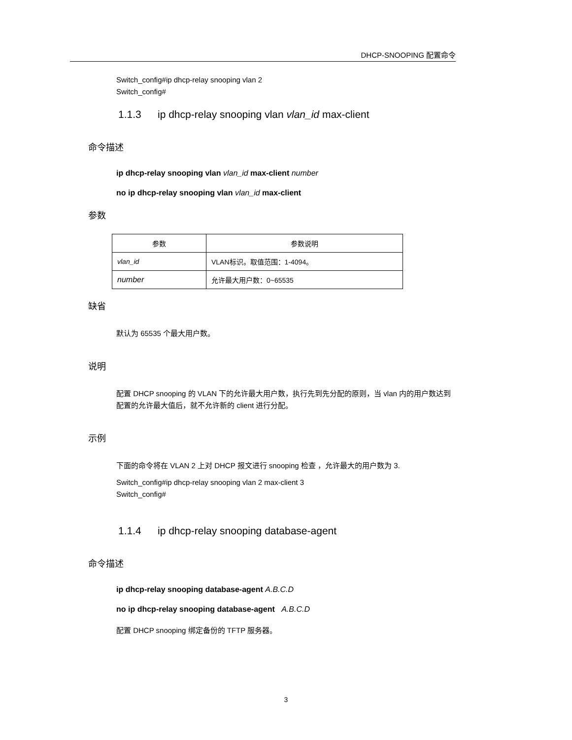DHCP-SNOOPING 配置命令
Switch_config#ip dhcp-relay snooping vlan 2
Switch_config#
1.1.3 ip dhcp-relay snooping vlan vlan_id max-client
命令描述
ip dhcp-relay snooping vlan vlan_id max-client number
no ip dhcp-relay snooping vlan vlan_id max-client
参数
| 参数 | 参数说明 |
| --- | --- |
| vlan_id | VLAN标识。取值范围：1-4094。 |
| number | 允许最大用户数：0~65535 |
缺省
默认为 65535 个最大用户数。
说明
配置 DHCP snooping 的 VLAN 下的允许最大用户数，执行先到先分配的原则，当 vlan 内的用户数达到配置的允许最大值后，就不允许新的 client 进行分配。
示例
下面的命令将在 VLAN 2 上对 DHCP 报文进行 snooping 检查 ，允许最大的用户数为 3.
Switch_config#ip dhcp-relay snooping vlan 2 max-client 3
Switch_config#
1.1.4 ip dhcp-relay snooping database-agent
命令描述
ip dhcp-relay snooping database-agent A.B.C.D
no ip dhcp-relay snooping database-agent A.B.C.D
配置 DHCP snooping 绑定备份的 TFTP 服务器。
3